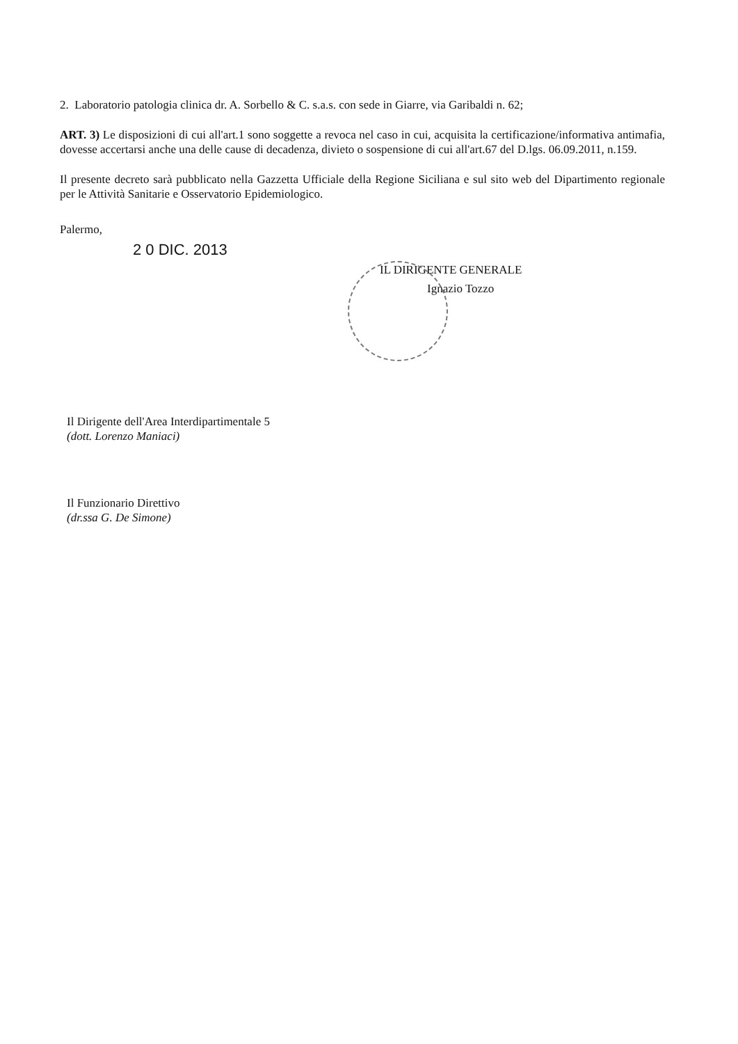2. Laboratorio patologia clinica dr. A. Sorbello & C. s.a.s. con sede in Giarre, via Garibaldi n. 62;
ART. 3) Le disposizioni di cui all'art.1 sono soggette a revoca nel caso in cui, acquisita la certificazione/informativa antimafia, dovesse accertarsi anche una delle cause di decadenza, divieto o sospensione di cui all'art.67 del D.lgs. 06.09.2011, n.159.
Il presente decreto sarà pubblicato nella Gazzetta Ufficiale della Regione Siciliana e sul sito web del Dipartimento regionale per le Attività Sanitarie e Osservatorio Epidemiologico.
Palermo,
2 0 DIC. 2013
IL DIRIGENTE GENERALE
Ignazio Tozzo
Il Dirigente dell'Area Interdipartimentale 5
(dott. Lorenzo Maniaci)
Il Funzionario Direttivo
(dr.ssa G. De Simone)